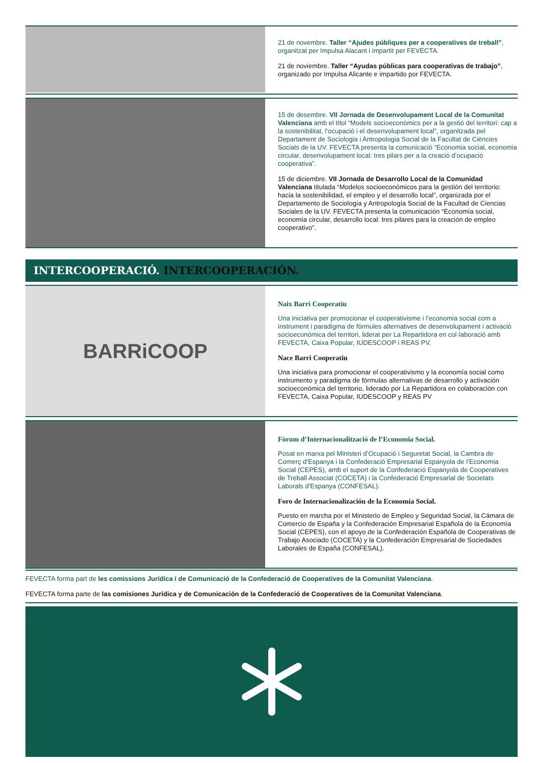21 de novembre. Taller “Ajudes públiques per a cooperatives de treball”, organitzat per Impulsa Alacant i impartit per FEVECTA.
21 de noviembre. Taller “Ayudas públicas para cooperativas de trabajo”, organizado por Impulsa Alicante e impartido por FEVECTA.
15 de desembre. VII Jornada de Desenvolupament Local de la Comunitat Valenciana amb el títol “Models socioeconòmics per a la gestió del territori: cap a la sostenibilitat, l’ocupació i el desenvolupament local”, organitzada pel Departament de Sociologia i Antropologia Social de la Facultat de Ciències Socials de la UV. FEVECTA presenta la comunicació “Economia social, economia circular, desenvolupament local: tres pilars per a la creació d’ocupació cooperativa”.
15 de diciembre. VII Jornada de Desarrollo Local de la Comunidad Valenciana titulada “Modelos socioeconómicos para la gestión del territorio: hacia la sostenibilidad, el empleo y el desarrollo local”, organizada por el Departamento de Sociología y Antropología Social de la Facultad de Ciencias Sociales de la UV. FEVECTA presenta la comunicación “Economía social, economía circular, desarrollo local: tres pilares para la creación de empleo cooperativo”.
INTERCOOPERACIÓ. INTERCOOPERACIÓN.
BARRiCOOP
Naix Barri Cooperatiu
Una iniciativa per promocionar el cooperativisme i l’economia social com a instrument i paradigma de fórmules alternatives de desenvolupament i activació socioeconòmica del territori, liderat per La Repartidora en col·laboració amb FEVECTA, Caixa Popular, IUDESCOOP i REAS PV.
Nace Barri Cooperatiu
Una iniciativa para promocionar el cooperativismo y la economía social como instrumento y paradigma de fórmulas alternativas de desarrollo y activación socioeconómica del territorio, liderado por La Repartidora en colaboración con FEVECTA, Caixa Popular, IUDESCOOP y REAS PV
Fòrum d’Internacionalització de l’Economia Social.
Posat en marxa pel Ministeri d’Ocupació i Seguretat Social, la Cambra de Comerç d’Espanya i la Confederació Empresarial Espanyola de l’Economia Social (CEPES), amb el suport de la Confederació Espanyola de Cooperatives de Treball Associat (COCETA) i la Confederació Empresarial de Societats Laborals d’Espanya (CONFESAL).
Foro de Internacionalización de la Economía Social.
Puesto en marcha por el Ministerio de Empleo y Seguridad Social, la Cámara de Comercio de España y la Confederación Empresarial Española de la Economía Social (CEPES), con el apoyo de la Confederación Española de Cooperativas de Trabajo Asociado (COCETA) y la Confederación Empresarial de Sociedades Laborales de España (CONFESAL).
FEVECTA forma part de les comissions Jurídica i de Comunicació de la Confederació de Cooperatives de la Comunitat Valenciana.
FEVECTA forma parte de las comisiones Jurídica y de Comunicación de la Confederació de Cooperatives de la Comunitat Valenciana.